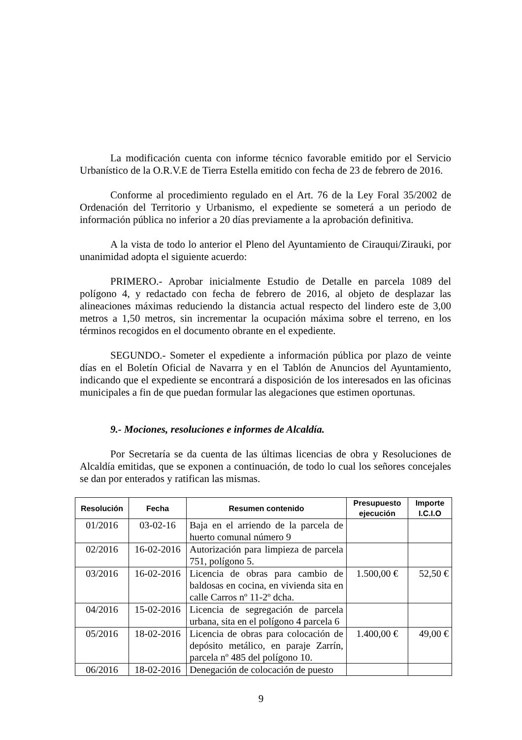La modificación cuenta con informe técnico favorable emitido por el Servicio Urbanístico de la O.R.V.E de Tierra Estella emitido con fecha de 23 de febrero de 2016.
Conforme al procedimiento regulado en el Art. 76 de la Ley Foral 35/2002 de Ordenación del Territorio y Urbanismo, el expediente se someterá a un periodo de información pública no inferior a 20 días previamente a la aprobación definitiva.
A la vista de todo lo anterior el Pleno del Ayuntamiento de Cirauqui/Zirauki, por unanimidad adopta el siguiente acuerdo:
PRIMERO.- Aprobar inicialmente Estudio de Detalle en parcela 1089 del polígono 4, y redactado con fecha de febrero de 2016, al objeto de desplazar las alineaciones máximas reduciendo la distancia actual respecto del lindero este de 3,00 metros a 1,50 metros, sin incrementar la ocupación máxima sobre el terreno, en los términos recogidos en el documento obrante en el expediente.
SEGUNDO.- Someter el expediente a información pública por plazo de veinte días en el Boletín Oficial de Navarra y en el Tablón de Anuncios del Ayuntamiento, indicando que el expediente se encontrará a disposición de los interesados en las oficinas municipales a fin de que puedan formular las alegaciones que estimen oportunas.
9.- Mociones, resoluciones e informes de Alcaldía.
Por Secretaría se da cuenta de las últimas licencias de obra y Resoluciones de Alcaldía emitidas, que se exponen a continuación, de todo lo cual los señores concejales se dan por enterados y ratifican las mismas.
| Resolución | Fecha | Resumen contenido | Presupuesto ejecución | Importe I.C.I.O |
| --- | --- | --- | --- | --- |
| 01/2016 | 03-02-16 | Baja en el arriendo de la parcela de huerto comunal número 9 | | |
| 02/2016 | 16-02-2016 | Autorización para limpieza de parcela 751, polígono 5. | | |
| 03/2016 | 16-02-2016 | Licencia de obras para cambio de baldosas en cocina, en vivienda sita en calle Carros nº 11-2º dcha. | 1.500,00 € | 52,50 € |
| 04/2016 | 15-02-2016 | Licencia de segregación de parcela urbana, sita en el polígono 4 parcela 6 | | |
| 05/2016 | 18-02-2016 | Licencia de obras para colocación de depósito metálico, en paraje Zarrín, parcela nº 485 del polígono 10. | 1.400,00 € | 49,00 € |
| 06/2016 | 18-02-2016 | Denegación de colocación de puesto | | |
9